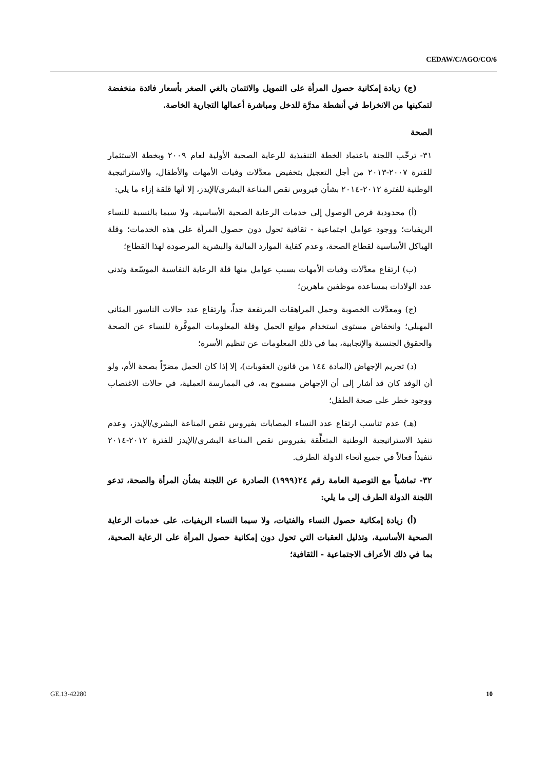CEDAW/C/AGO/CO/6
(ج) زيادة إمكانية حصول المرأة على التمويل والائتمان بالغي الصغر بأسعار فائدة منخفضة لتمكينها من الانخراط في أنشطة مدرَّة للدخل ومباشرة أعمالها التجارية الخاصة.
الصحة
٣١- ترحِّب اللجنة باعتماد الخطة التنفيذية للرعاية الصحية الأولية لعام ٢٠٠٩ وبخطة الاستثمار للفترة ٢٠٠٧-٢٠١٣ من أجل التعجيل بتخفيض معدَّلات وفيات الأمهات والأطفال، والاستراتيجية الوطنية للفترة ٢٠١٢-٢٠١٤ بشأن فيروس نقص المناعة البشري/الإيدز، إلا أنها قلقة إزاء ما يلي:
(أ) محدودية فرص الوصول إلى خدمات الرعاية الصحية الأساسية، ولا سيما بالنسبة للنساء الريفيات؛ ووجود عوامل اجتماعية - ثقافية تحول دون حصول المرأة على هذه الخدمات؛ وقلة الهياكل الأساسية لقطاع الصحة، وعدم كفاية الموارد المالية والبشرية المرصودة لهذا القطاع؛
(ب) ارتفاع معدَّلات وفيات الأمهات بسبب عوامل منها قلة الرعاية النفاسية الموسّعة وتدني عدد الولادات بمساعدة موظفين ماهرين؛
(ج) ومعدَّلات الخصوبة وحمل المراهقات المرتفعة جداً، وارتفاع عدد حالات الناسور المثاني المهبلي؛ وانخفاض مستوى استخدام موانع الحمل وقلة المعلومات الموفَّرة للنساء عن الصحة والحقوق الجنسية والإنجابية، بما في ذلك المعلومات عن تنظيم الأسرة؛
(د) تجريم الإجهاض (المادة ١٤٤ من قانون العقوبات)، إلا إذا كان الحمل مضرّاً بصحة الأم، ولو أن الوفد كان قد أشار إلى أن الإجهاض مسموح به، في الممارسة العملية، في حالات الاغتصاب ووجود خطر على صحة الطفل؛
(هـ) عدم تناسب ارتفاع عدد النساء المصابات بفيروس نقص المناعة البشري/الإيدز، وعدم تنفيذ الاستراتيجية الوطنية المتعلِّقة بفيروس نقص المناعة البشري/الإيدز للفترة ٢٠١٢-٢٠١٤ تنفيذاً فعالاً في جميع أنحاء الدولة الطرف.
٣٢- تماشياً مع التوصية العامة رقم ٢٤(١٩٩٩) الصادرة عن اللجنة بشأن المرأة والصحة، تدعو اللجنة الدولة الطرف إلى ما يلي:
(أ) زيادة إمكانية حصول النساء والفتيات، ولا سيما النساء الريفيات، على خدمات الرعاية الصحية الأساسية، وتذليل العقبات التي تحول دون إمكانية حصول المرأة على الرعاية الصحية، بما في ذلك الأعراف الاجتماعية - الثقافية؛
GE.13-42280 10